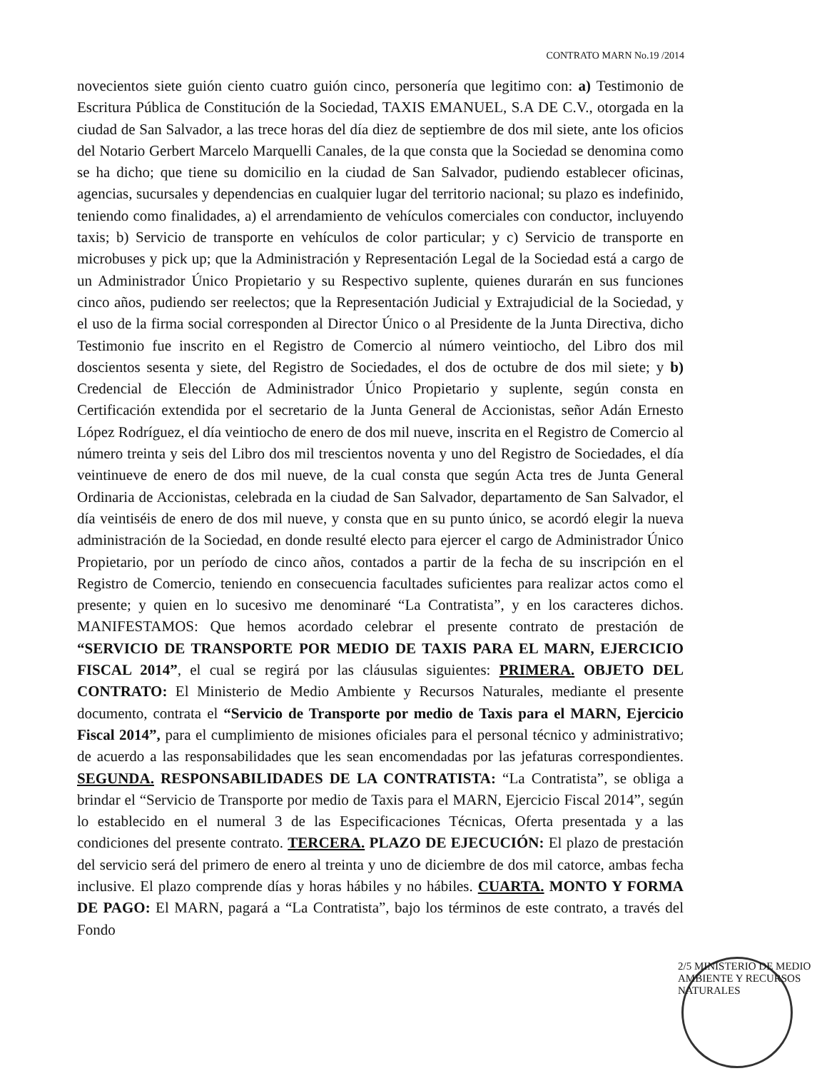CONTRATO MARN No.19 /2014
novecientos siete guión ciento cuatro guión cinco, personería que legitimo con: a) Testimonio de Escritura Pública de Constitución de la Sociedad, TAXIS EMANUEL, S.A DE C.V., otorgada en la ciudad de San Salvador, a las trece horas del día diez de septiembre de dos mil siete, ante los oficios del Notario Gerbert Marcelo Marquelli Canales, de la que consta que la Sociedad se denomina como se ha dicho; que tiene su domicilio en la ciudad de San Salvador, pudiendo establecer oficinas, agencias, sucursales y dependencias en cualquier lugar del territorio nacional; su plazo es indefinido, teniendo como finalidades, a) el arrendamiento de vehículos comerciales con conductor, incluyendo taxis; b) Servicio de transporte en vehículos de color particular; y c) Servicio de transporte en microbuses y pick up; que la Administración y Representación Legal de la Sociedad está a cargo de un Administrador Único Propietario y su Respectivo suplente, quienes durarán en sus funciones cinco años, pudiendo ser reelectos; que la Representación Judicial y Extrajudicial de la Sociedad, y el uso de la firma social corresponden al Director Único o al Presidente de la Junta Directiva, dicho Testimonio fue inscrito en el Registro de Comercio al número veintiocho, del Libro dos mil doscientos sesenta y siete, del Registro de Sociedades, el dos de octubre de dos mil siete; y b) Credencial de Elección de Administrador Único Propietario y suplente, según consta en Certificación extendida por el secretario de la Junta General de Accionistas, señor Adán Ernesto López Rodríguez, el día veintiocho de enero de dos mil nueve, inscrita en el Registro de Comercio al número treinta y seis del Libro dos mil trescientos noventa y uno del Registro de Sociedades, el día veintinueve de enero de dos mil nueve, de la cual consta que según Acta tres de Junta General Ordinaria de Accionistas, celebrada en la ciudad de San Salvador, departamento de San Salvador, el día veintiséis de enero de dos mil nueve, y consta que en su punto único, se acordó elegir la nueva administración de la Sociedad, en donde resulté electo para ejercer el cargo de Administrador Único Propietario, por un período de cinco años, contados a partir de la fecha de su inscripción en el Registro de Comercio, teniendo en consecuencia facultades suficientes para realizar actos como el presente; y quien en lo sucesivo me denominaré “La Contratista”, y en los caracteres dichos. MANIFESTAMOS: Que hemos acordado celebrar el presente contrato de prestación de “SERVICIO DE TRANSPORTE POR MEDIO DE TAXIS PARA EL MARN, EJERCICIO FISCAL 2014”, el cual se regirá por las cláusulas siguientes: PRIMERA. OBJETO DEL CONTRATO: El Ministerio de Medio Ambiente y Recursos Naturales, mediante el presente documento, contrata el “Servicio de Transporte por medio de Taxis para el MARN, Ejercicio Fiscal 2014”, para el cumplimiento de misiones oficiales para el personal técnico y administrativo; de acuerdo a las responsabilidades que les sean encomendadas por las jefaturas correspondientes. SEGUNDA. RESPONSABILIDADES DE LA CONTRATISTA: “La Contratista”, se obliga a brindar el “Servicio de Transporte por medio de Taxis para el MARN, Ejercicio Fiscal 2014”, según lo establecido en el numeral 3 de las Especificaciones Técnicas, Oferta presentada y a las condiciones del presente contrato. TERCERA. PLAZO DE EJECUCIÓN: El plazo de prestación del servicio será del primero de enero al treinta y uno de diciembre de dos mil catorce, ambas fecha inclusive. El plazo comprende días y horas hábiles y no hábiles. CUARTA. MONTO Y FORMA DE PAGO: El MARN, pagará a “La Contratista”, bajo los términos de este contrato, a través del Fondo
2/5 MINISTERIO DE MEDIO AMBIENTE Y RECURSOS NATURALES